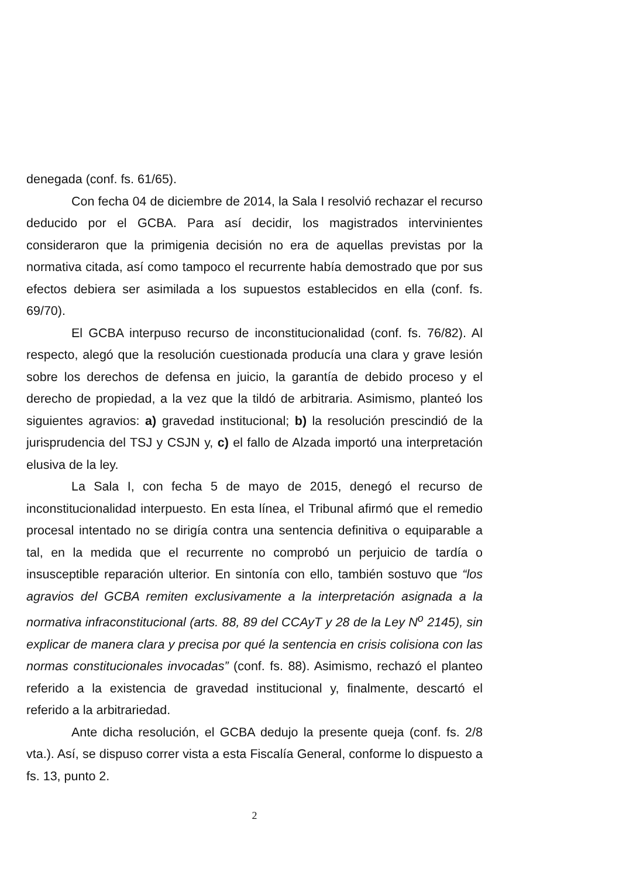denegada (conf. fs. 61/65).
Con fecha 04 de diciembre de 2014, la Sala I resolvió rechazar el recurso deducido por el GCBA. Para así decidir, los magistrados intervinientes consideraron que la primigenia decisión no era de aquellas previstas por la normativa citada, así como tampoco el recurrente había demostrado que por sus efectos debiera ser asimilada a los supuestos establecidos en ella (conf. fs. 69/70).
El GCBA interpuso recurso de inconstitucionalidad (conf. fs. 76/82). Al respecto, alegó que la resolución cuestionada producía una clara y grave lesión sobre los derechos de defensa en juicio, la garantía de debido proceso y el derecho de propiedad, a la vez que la tildó de arbitraria. Asimismo, planteó los siguientes agravios: a) gravedad institucional; b) la resolución prescindió de la jurisprudencia del TSJ y CSJN y, c) el fallo de Alzada importó una interpretación elusiva de la ley.
La Sala I, con fecha 5 de mayo de 2015, denegó el recurso de inconstitucionalidad interpuesto. En esta línea, el Tribunal afirmó que el remedio procesal intentado no se dirigía contra una sentencia definitiva o equiparable a tal, en la medida que el recurrente no comprobó un perjuicio de tardía o insusceptible reparación ulterior. En sintonía con ello, también sostuvo que “los agravios del GCBA remiten exclusivamente a la interpretación asignada a la normativa infraconstitucional (arts. 88, 89 del CCAyT y 28 de la Ley N<sup>o</sup> 2145), sin explicar de manera clara y precisa por qué la sentencia en crisis colisiona con las normas constitucionales invocadas” (conf. fs. 88). Asimismo, rechazó el planteo referido a la existencia de gravedad institucional y, finalmente, descartó el referido a la arbitrariedad.
Ante dicha resolución, el GCBA dedujo la presente queja (conf. fs. 2/8 vta.). Así, se dispuso correr vista a esta Fiscalía General, conforme lo dispuesto a fs. 13, punto 2.
2